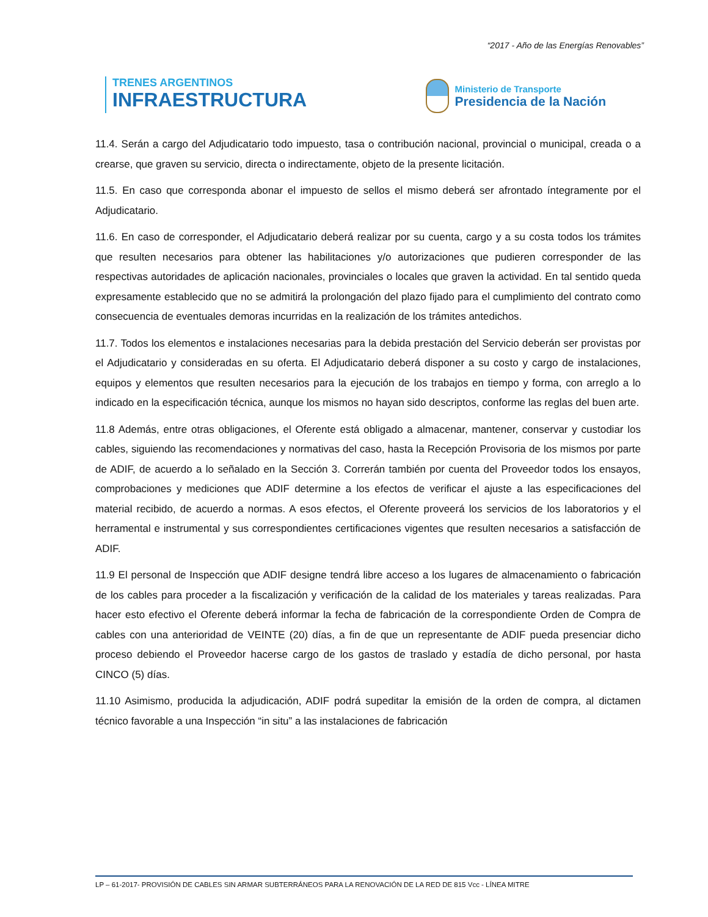“2017 - Año de las Energías Renovables”
TRENES ARGENTINOS
INFRAESTRUCTURA
Ministerio de Transporte
Presidencia de la Nación
11.4. Serán a cargo del Adjudicatario todo impuesto, tasa o contribución nacional, provincial o municipal, creada o a crearse, que graven su servicio, directa o indirectamente, objeto de la presente licitación.
11.5. En caso que corresponda abonar el impuesto de sellos el mismo deberá ser afrontado íntegramente por el Adjudicatario.
11.6. En caso de corresponder, el Adjudicatario deberá realizar por su cuenta, cargo y a su costa todos los trámites que resulten necesarios para obtener las habilitaciones y/o autorizaciones que pudieren corresponder de las respectivas autoridades de aplicación nacionales, provinciales o locales que graven la actividad. En tal sentido queda expresamente establecido que no se admitirá la prolongación del plazo fijado para el cumplimiento del contrato como consecuencia de eventuales demoras incurridas en la realización de los trámites antedichos.
11.7. Todos los elementos e instalaciones necesarias para la debida prestación del Servicio deberán ser provistas por el Adjudicatario y consideradas en su oferta. El Adjudicatario deberá disponer a su costo y cargo de instalaciones, equipos y elementos que resulten necesarios para la ejecución de los trabajos en tiempo y forma, con arreglo a lo indicado en la especificación técnica, aunque los mismos no hayan sido descriptos, conforme las reglas del buen arte.
11.8 Además, entre otras obligaciones, el Oferente está obligado a almacenar, mantener, conservar y custodiar los cables, siguiendo las recomendaciones y normativas del caso, hasta la Recepción Provisoria de los mismos por parte de ADIF, de acuerdo a lo señalado en la Sección 3. Correrán también por cuenta del Proveedor todos los ensayos, comprobaciones y mediciones que ADIF determine a los efectos de verificar el ajuste a las especificaciones del material recibido, de acuerdo a normas. A esos efectos, el Oferente proveerá los servicios de los laboratorios y el herramental e instrumental y sus correspondientes certificaciones vigentes que resulten necesarios a satisfacción de ADIF.
11.9 El personal de Inspección que ADIF designe tendrá libre acceso a los lugares de almacenamiento o fabricación de los cables para proceder a la fiscalización y verificación de la calidad de los materiales y tareas realizadas. Para hacer esto efectivo el Oferente deberá informar la fecha de fabricación de la correspondiente Orden de Compra de cables con una anterioridad de VEINTE (20) días, a fin de que un representante de ADIF pueda presenciar dicho proceso debiendo el Proveedor hacerse cargo de los gastos de traslado y estadía de dicho personal, por hasta CINCO (5) días.
11.10 Asimismo, producida la adjudicación, ADIF podrá supeditar la emisión de la orden de compra, al dictamen técnico favorable a una Inspección “in situ” a las instalaciones de fabricación
LP – 61-2017- PROVISIÓN DE CABLES SIN ARMAR SUBTERRÁNEOS PARA LA RENOVACIÓN DE LA RED DE 815 Vcc - LÍNEA MITRE